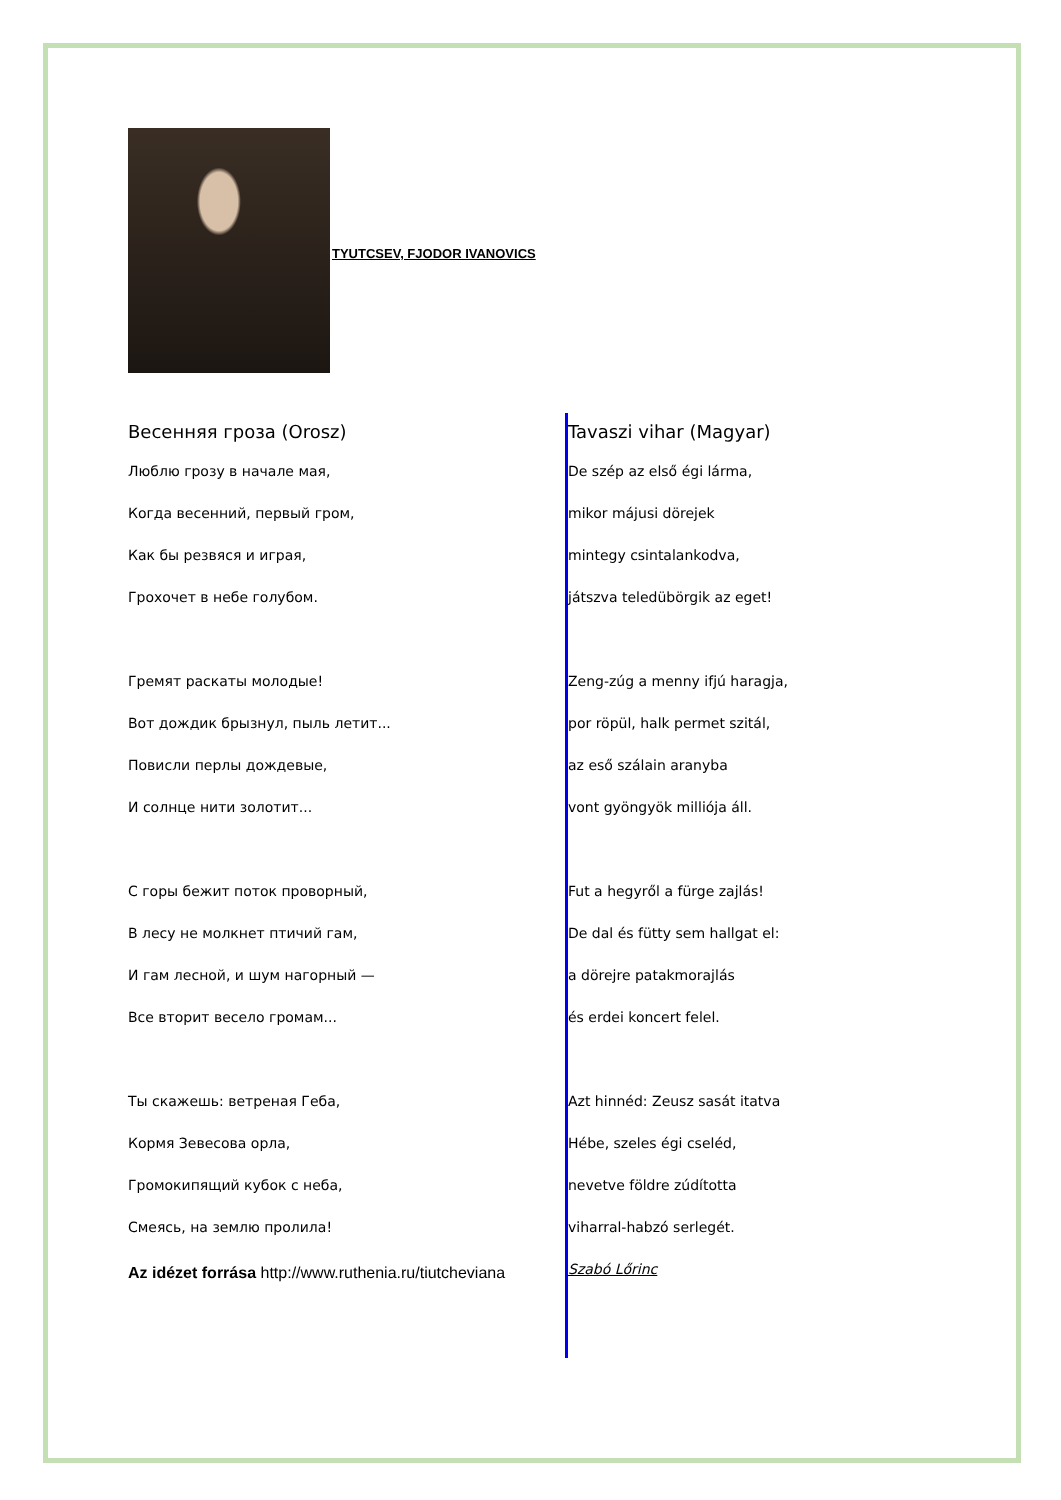TYUTCSEV, FJODOR IVANOVICS
Весенняя гроза (Orosz)
Люблю грозу в начале мая,
Когда весенний, первый гром,
Как бы резвяся и играя,
Грохочет в небе голубом.
Гремят раскаты молодые!
Вот дождик брызнул, пыль летит...
Повисли перлы дождевые,
И солнце нити золотит...
С горы бежит поток проворный,
В лесу не молкнет птичий гам,
И гам лесной, и шум нагорный —
Все вторит весело громам...
Ты скажешь: ветреная Геба,
Кормя Зевесова орла,
Громокипящий кубок с неба,
Смеясь, на землю пролила!
Az idézet forrása http://www.ruthenia.ru/tiutcheviana
Tavaszi vihar (Magyar)
De szép az első égi lárma,
mikor májusi dörejek
mintegy csintalankodva,
játszva teledübörgik az eget!
Zeng-zúg a menny ifjú haragja,
por röpül, halk permet szitál,
az eső szálain aranyba
vont gyöngyök milliója áll.
Fut a hegyről a fürge zajlás!
De dal és fütty sem hallgat el:
a dörejre patakmorajlás
és erdei koncert felel.
Azt hinnéd: Zeusz sasát itatva
Hébe, szeles égi cseléd,
nevetve földre zúdította
viharral-habzó serlegét.
Szabó Lőrinc